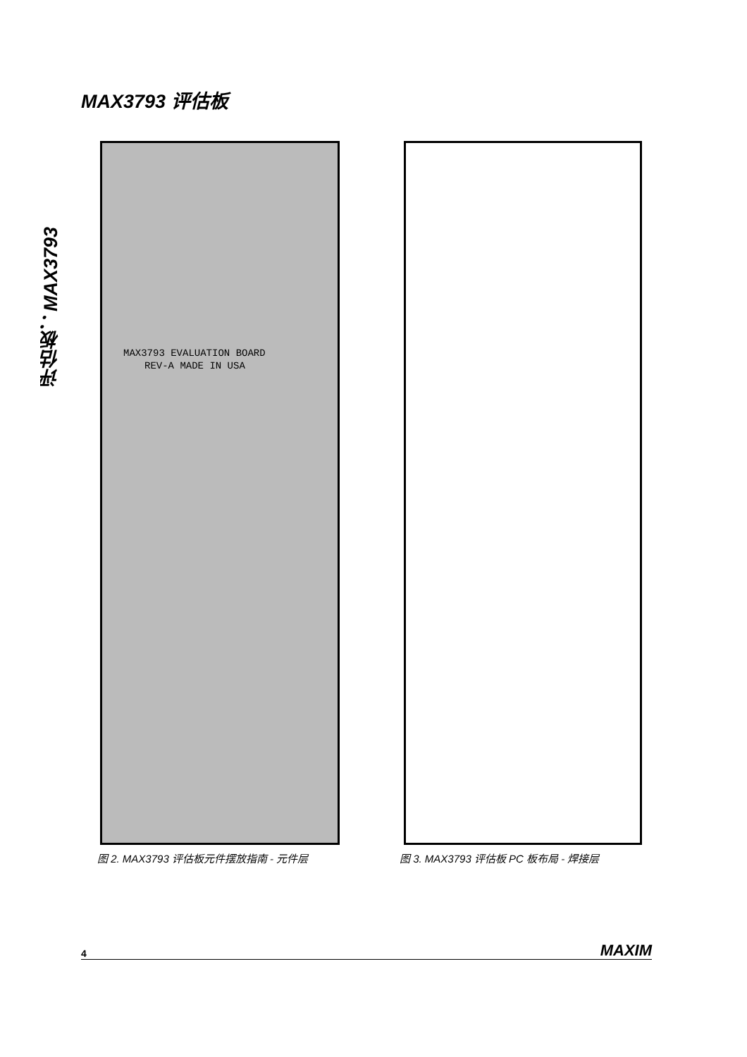MAX3793 评估板
评估板：MAX3793
MAX3793 EVALUATION BOARD
REV-A MADE IN USA
图 2. MAX3793 评估板元件摆放指南 - 元件层
图 3. MAX3793 评估板 PC 板布局 - 焊接层
4 MAXIM